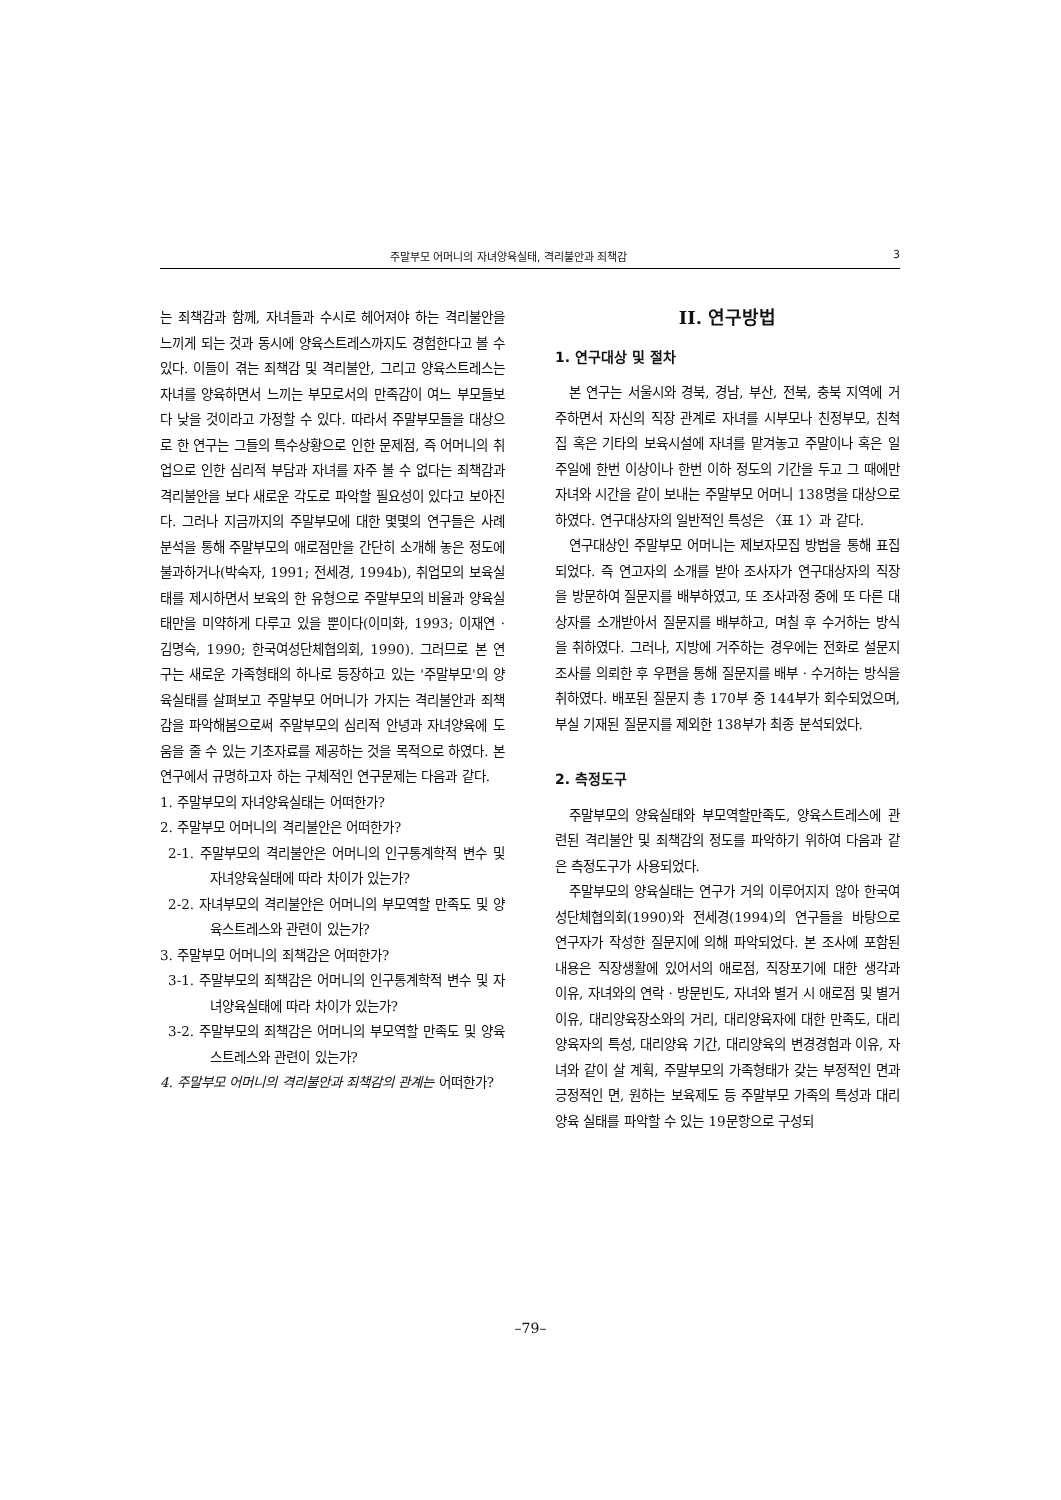주말부모 어머니의 자녀양육실태, 격리불안과 죄책감 3
는 죄책감과 함께, 자녀들과 수시로 헤어져야 하는 격리불안을 느끼게 되는 것과 동시에 양육스트레스까지도 경험한다고 볼 수 있다. 이들이 겪는 죄책감 및 격리불안, 그리고 양육스트레스는 자녀를 양육하면서 느끼는 부모로서의 만족감이 여느 부모들보다 낮을 것이라고 가정할 수 있다. 따라서 주말부모들을 대상으로 한 연구는 그들의 특수상황으로 인한 문제점, 즉 어머니의 취업으로 인한 심리적 부담과 자녀를 자주 볼 수 없다는 죄책감과 격리불안을 보다 새로운 각도로 파악할 필요성이 있다고 보아진다. 그러나 지금까지의 주말부모에 대한 몇몇의 연구들은 사례분석을 통해 주말부모의 애로점만을 간단히 소개해 놓은 정도에 불과하거나(박숙자, 1991; 전세경, 1994b), 취업모의 보육실태를 제시하면서 보육의 한 유형으로 주말부모의 비율과 양육실태만을 미약하게 다루고 있을 뿐이다(이미화, 1993; 이재연 · 김명숙, 1990; 한국여성단체협의회, 1990). 그러므로 본 연구는 새로운 가족형태의 하나로 등장하고 있는 '주말부모'의 양육실태를 살펴보고 주말부모 어머니가 가지는 격리불안과 죄책감을 파악해봄으로써 주말부모의 심리적 안녕과 자녀양육에 도움을 줄 수 있는 기초자료를 제공하는 것을 목적으로 하였다. 본 연구에서 규명하고자 하는 구체적인 연구문제는 다음과 같다.
1. 주말부모의 자녀양육실태는 어떠한가?
2. 주말부모 어머니의 격리불안은 어떠한가?
2-1. 주말부모의 격리불안은 어머니의 인구통계학적 변수 및 자녀양육실태에 따라 차이가 있는가?
2-2. 자녀부모의 격리불안은 어머니의 부모역할 만족도 및 양육스트레스와 관련이 있는가?
3. 주말부모 어머니의 죄책감은 어떠한가?
3-1. 주말부모의 죄책감은 어머니의 인구통계학적 변수 및 자녀양육실태에 따라 차이가 있는가?
3-2. 주말부모의 죄책감은 어머니의 부모역할 만족도 및 양육스트레스와 관련이 있는가?
4. 주말부모 어머니의 격리불안과 죄책감의 관계는 어떠한가?
II. 연구방법
1. 연구대상 및 절차
본 연구는 서울시와 경북, 경남, 부산, 전북, 충북 지역에 거주하면서 자신의 직장 관계로 자녀를 시부모나 친정부모, 친척집 혹은 기타의 보육시설에 자녀를 맡겨놓고 주말이나 혹은 일주일에 한번 이상이나 한번 이하 정도의 기간을 두고 그 때에만 자녀와 시간을 같이 보내는 주말부모 어머니 138명을 대상으로 하였다. 연구대상자의 일반적인 특성은 〈표 1〉과 같다.
연구대상인 주말부모 어머니는 제보자모집 방법을 통해 표집되었다. 즉 연고자의 소개를 받아 조사자가 연구대상자의 직장을 방문하여 질문지를 배부하였고, 또 조사과정 중에 또 다른 대상자를 소개받아서 질문지를 배부하고, 며칠 후 수거하는 방식을 취하였다. 그러나, 지방에 거주하는 경우에는 전화로 설문지 조사를 의뢰한 후 우편을 통해 질문지를 배부 · 수거하는 방식을 취하였다. 배포된 질문지 총 170부 중 144부가 회수되었으며, 부실 기재된 질문지를 제외한 138부가 최종 분석되었다.
2. 측정도구
주말부모의 양육실태와 부모역할만족도, 양육스트레스에 관련된 격리불안 및 죄책감의 정도를 파악하기 위하여 다음과 같은 측정도구가 사용되었다.
주말부모의 양육실태는 연구가 거의 이루어지지 않아 한국여성단체협의회(1990)와 전세경(1994)의 연구들을 바탕으로 연구자가 작성한 질문지에 의해 파악되었다. 본 조사에 포함된 내용은 직장생활에 있어서의 애로점, 직장포기에 대한 생각과 이유, 자녀와의 연락 · 방문빈도, 자녀와 별거 시 애로점 및 별거이유, 대리양육장소와의 거리, 대리양육자에 대한 만족도, 대리양육자의 특성, 대리양육 기간, 대리양육의 변경경험과 이유, 자녀와 같이 살 계획, 주말부모의 가족형태가 갖는 부정적인 면과 긍정적인 면, 원하는 보육제도 등 주말부모 가족의 특성과 대리양육 실태를 파악할 수 있는 19문항으로 구성되
–79–